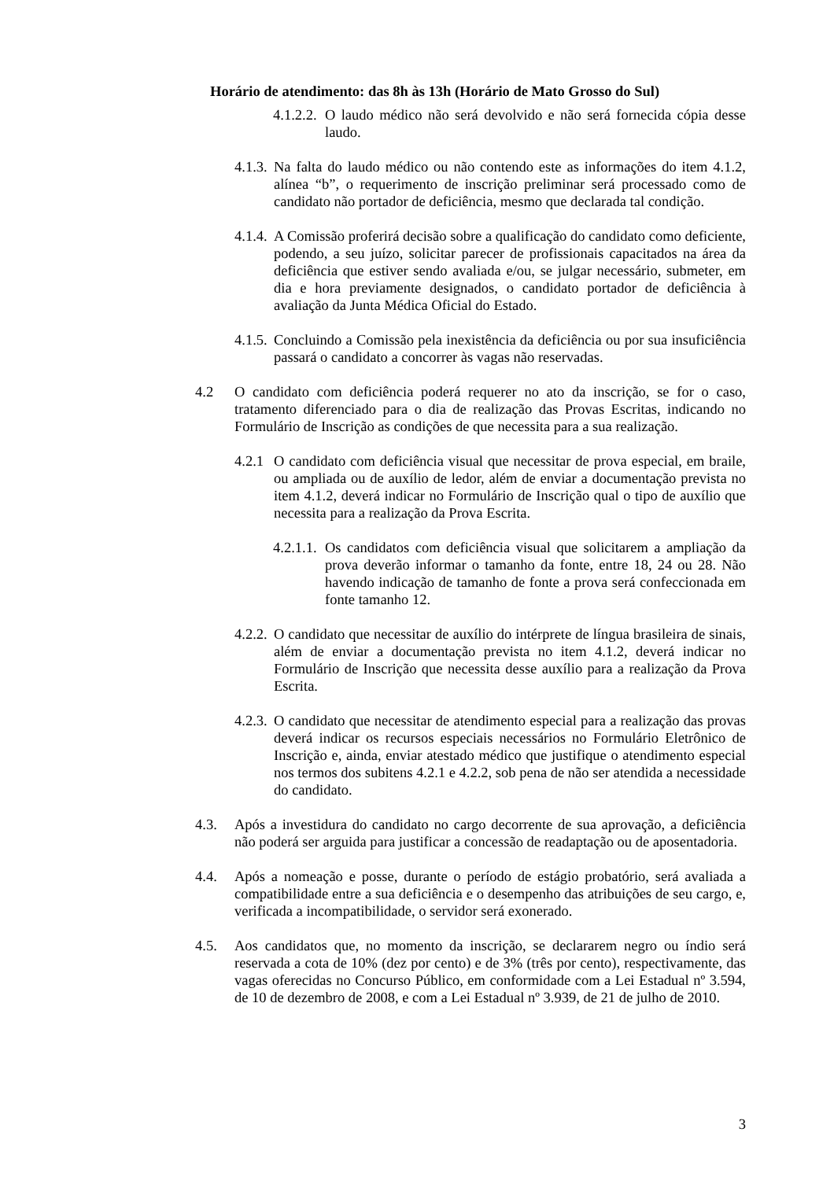Horário de atendimento: das 8h às 13h (Horário de Mato Grosso do Sul)
4.1.2.2. O laudo médico não será devolvido e não será fornecida cópia desse laudo.
4.1.3. Na falta do laudo médico ou não contendo este as informações do item 4.1.2, alínea “b”, o requerimento de inscrição preliminar será processado como de candidato não portador de deficiência, mesmo que declarada tal condição.
4.1.4. A Comissão proferirá decisão sobre a qualificação do candidato como deficiente, podendo, a seu juízo, solicitar parecer de profissionais capacitados na área da deficiência que estiver sendo avaliada e/ou, se julgar necessário, submeter, em dia e hora previamente designados, o candidato portador de deficiência à avaliação da Junta Médica Oficial do Estado.
4.1.5. Concluindo a Comissão pela inexistência da deficiência ou por sua insuficiência passará o candidato a concorrer às vagas não reservadas.
4.2 O candidato com deficiência poderá requerer no ato da inscrição, se for o caso, tratamento diferenciado para o dia de realização das Provas Escritas, indicando no Formulário de Inscrição as condições de que necessita para a sua realização.
4.2.1 O candidato com deficiência visual que necessitar de prova especial, em braile, ou ampliada ou de auxílio de ledor, além de enviar a documentação prevista no item 4.1.2, deverá indicar no Formulário de Inscrição qual o tipo de auxílio que necessita para a realização da Prova Escrita.
4.2.1.1. Os candidatos com deficiência visual que solicitarem a ampliação da prova deverão informar o tamanho da fonte, entre 18, 24 ou 28. Não havendo indicação de tamanho de fonte a prova será confeccionada em fonte tamanho 12.
4.2.2. O candidato que necessitar de auxílio do intérprete de língua brasileira de sinais, além de enviar a documentação prevista no item 4.1.2, deverá indicar no Formulário de Inscrição que necessita desse auxílio para a realização da Prova Escrita.
4.2.3. O candidato que necessitar de atendimento especial para a realização das provas deverá indicar os recursos especiais necessários no Formulário Eletrônico de Inscrição e, ainda, enviar atestado médico que justifique o atendimento especial nos termos dos subitens 4.2.1 e 4.2.2, sob pena de não ser atendida a necessidade do candidato.
4.3. Após a investidura do candidato no cargo decorrente de sua aprovação, a deficiência não poderá ser arguida para justificar a concessão de readaptação ou de aposentadoria.
4.4. Após a nomeação e posse, durante o período de estágio probatório, será avaliada a compatibilidade entre a sua deficiência e o desempenho das atribuições de seu cargo, e, verificada a incompatibilidade, o servidor será exonerado.
4.5. Aos candidatos que, no momento da inscrição, se declararem negro ou índio será reservada a cota de 10% (dez por cento) e de 3% (três por cento), respectivamente, das vagas oferecidas no Concurso Público, em conformidade com a Lei Estadual nº 3.594, de 10 de dezembro de 2008, e com a Lei Estadual nº 3.939, de 21 de julho de 2010.
3